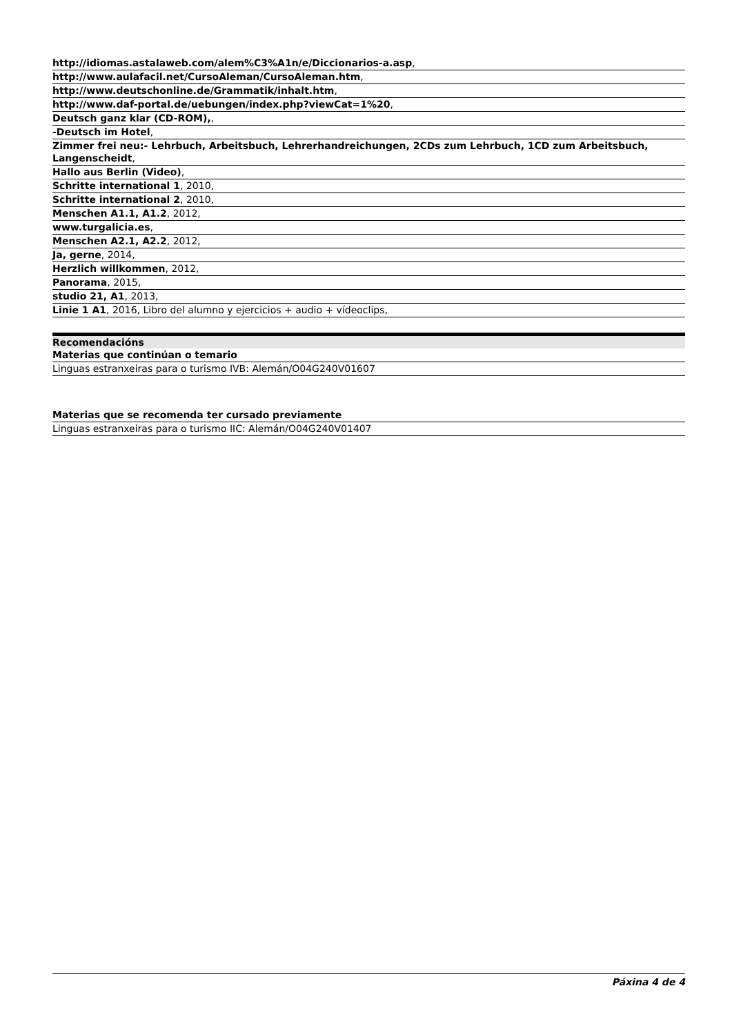| http://idiomas.astalaweb.com/alem%C3%A1n/e/Diccionarios-a.asp , |
| http://www.aulafacil.net/CursoAleman/CursoAleman.htm , |
| http://www.deutschonline.de/Grammatik/inhalt.htm , |
| http://www.daf-portal.de/uebungen/index.php?viewCat=1%20 , |
| Deutsch ganz klar (CD-ROM), , |
| -Deutsch im Hotel , |
| Zimmer frei neu:- Lehrbuch, Arbeitsbuch, Lehrerhandreichungen, 2CDs zum Lehrbuch, 1CD zum Arbeitsbuch, Langenscheidt , |
| Hallo aus Berlin (Video) , |
| Schritte international 1 , 2010, |
| Schritte international 2 , 2010, |
| Menschen A1.1, A1.2 , 2012, |
| www.turgalicia.es , |
| Menschen A2.1, A2.2 , 2012, |
| Ja, gerne , 2014, |
| Herzlich willkommen , 2012, |
| Panorama , 2015, |
| studio 21, A1 , 2013, |
| Linie 1 A1 , 2016, Libro del alumno y ejercicios + audio + vídeoclips, |
| Recomendacións |
| --- |
| Materias que continúan o temario |
| Linguas estranxeiras para o turismo IVB: Alemán/O04G240V01607 |
| Materias que se recomenda ter cursado previamente |
| Linguas estranxeiras para o turismo IIC: Alemán/O04G240V01407 |
Páxina 4 de 4